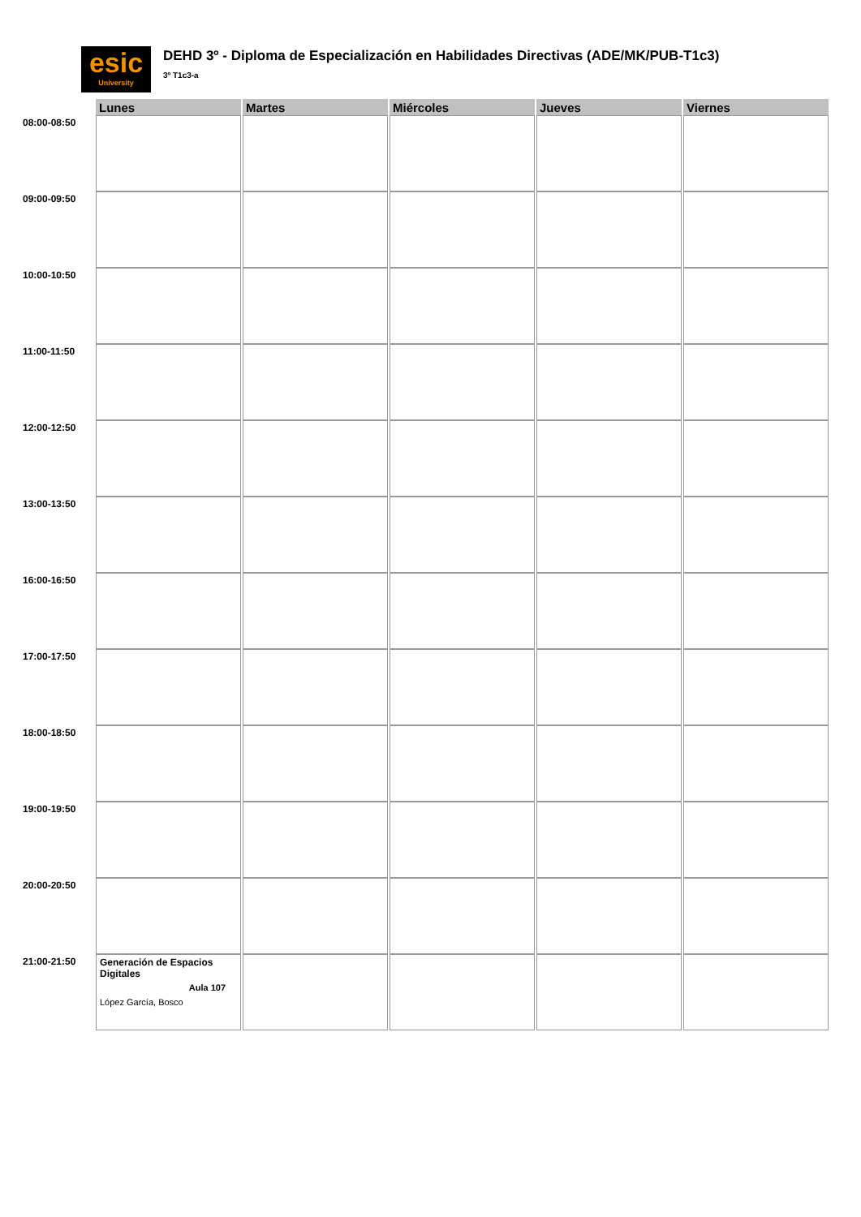esic
University
DEHD 3º - Diploma de Especialización en Habilidades Directivas (ADE/MK/PUB-T1c3)
3º T1c3-a
| | Lunes | Martes | Miércoles | Jueves | Viernes |
| --- | --- | --- | --- | --- | --- |
| 08:00-08:50 | | | | | |
| 09:00-09:50 | | | | | |
| 10:00-10:50 | | | | | |
| 11:00-11:50 | | | | | |
| 12:00-12:50 | | | | | |
| 13:00-13:50 | | | | | |
| 16:00-16:50 | | | | | |
| 17:00-17:50 | | | | | |
| 18:00-18:50 | | | | | |
| 19:00-19:50 | | | | | |
| 20:00-20:50 | | | | | |
| 21:00-21:50 | Generación de Espacios Digitales Aula 107 López García, Bosco | | | | |